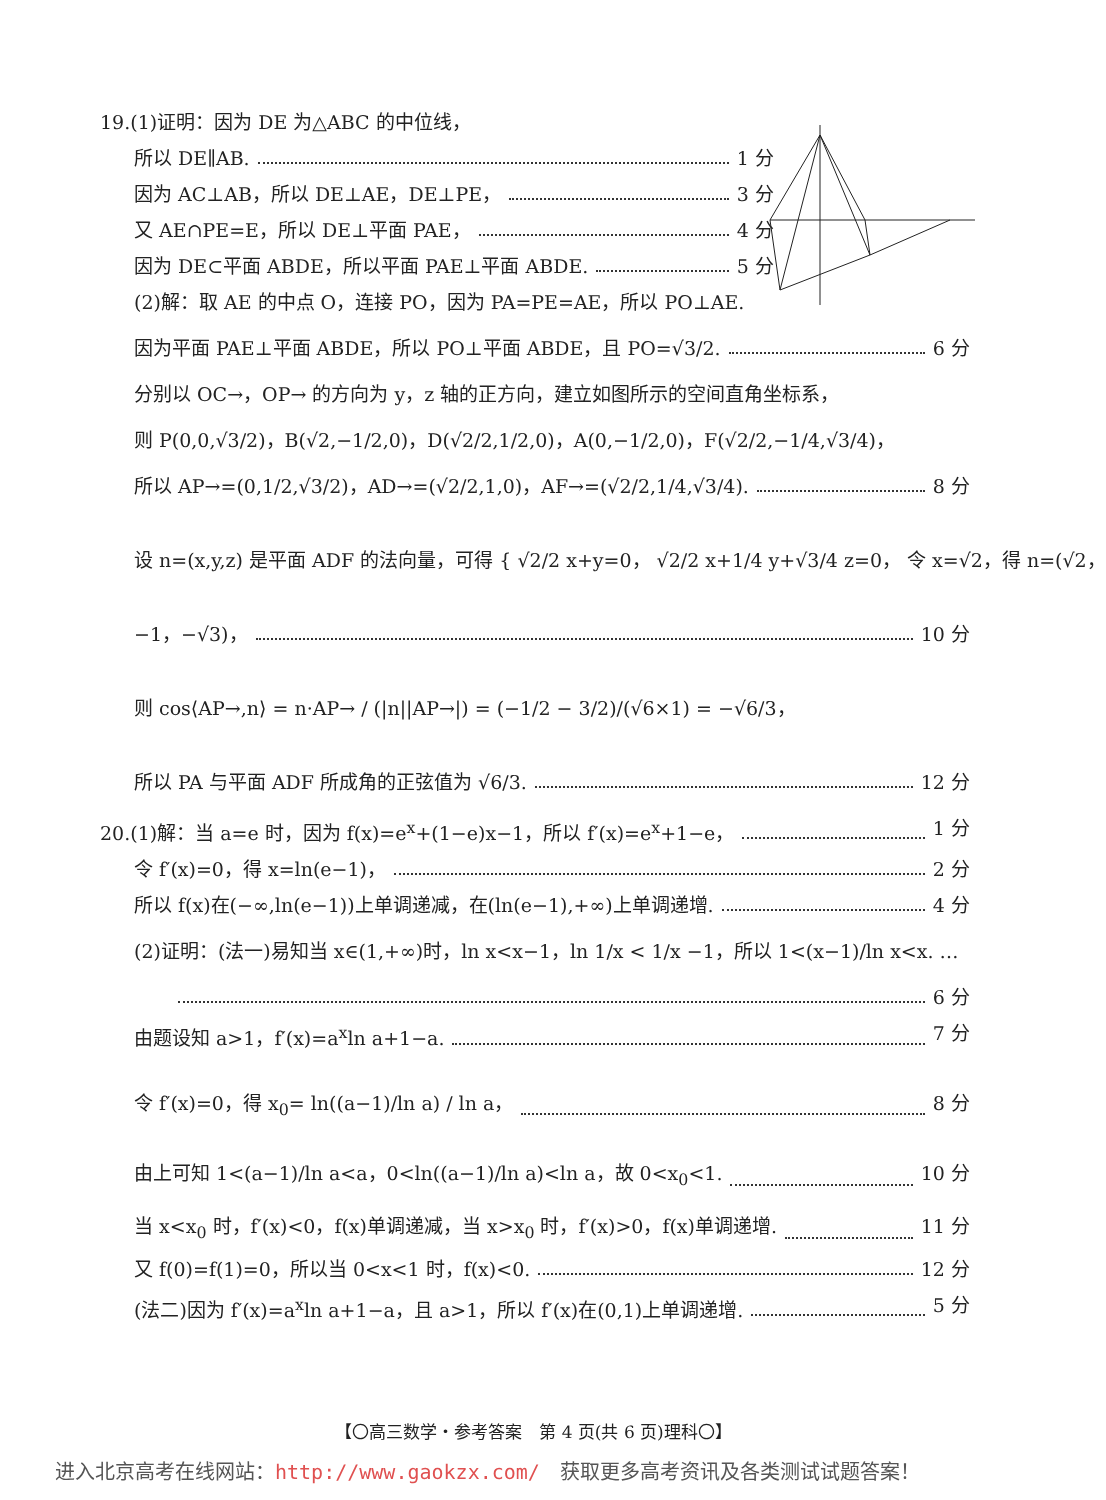19.(1)证明：因为 DE 为△ABC 的中位线，
所以 DE∥AB. 1 分
因为 AC⊥AB，所以 DE⊥AE，DE⊥PE， 3 分
又 AE∩PE=E，所以 DE⊥平面 PAE， 4 分
因为 DE⊂平面 ABDE，所以平面 PAE⊥平面 ABDE. 5 分
(2)解：取 AE 的中点 O，连接 PO，因为 PA=PE=AE，所以 PO⊥AE.
因为平面 PAE⊥平面 ABDE，所以 PO⊥平面 ABDE，且 PO=√3/2. 6 分
分别以 OC→，OP→ 的方向为 y，z 轴的正方向，建立如图所示的空间直角坐标系，
则 P(0,0,√3/2)，B(√2,−1/2,0)，D(√2/2,1/2,0)，A(0,−1/2,0)，F(√2/2,−1/4,√3/4)，
所以 AP→=(0,1/2,√3/2)，AD→=(√2/2,1,0)，AF→=(√2/2,1/4,√3/4). 8 分
设 n=(x,y,z) 是平面 ADF 的法向量，可得 { √2/2 x+y=0， √2/2 x+1/4 y+√3/4 z=0， 令 x=√2，得 n=(√2，
−1，−√3)， 10 分
则 cos⟨AP→,n⟩ = n·AP→ / (|n||AP→|) = (−1/2 − 3/2)/(√6×1) = −√6/3，
所以 PA 与平面 ADF 所成角的正弦值为 √6/3. 12 分
20.(1)解：当 a=e 时，因为 f(x)=e<sup>x</sup>+(1−e)x−1，所以 f′(x)=e<sup>x</sup>+1−e， 1 分
令 f′(x)=0，得 x=ln(e−1)， 2 分
所以 f(x)在(−∞,ln(e−1))上单调递减，在(ln(e−1),+∞)上单调递增. 4 分
(2)证明：(法一)易知当 x∈(1,+∞)时，ln x<x−1，ln 1/x < 1/x −1，所以 1<(x−1)/ln x<x. …
6 分
由题设知 a>1，f′(x)=a<sup>x</sup>ln a+1−a. 7 分
令 f′(x)=0，得 x<sub>0</sub>= ln((a−1)/ln a) / ln a， 8 分
由上可知 1<(a−1)/ln a<a，0<ln((a−1)/ln a)<ln a，故 0<x<sub>0</sub><1. 10 分
当 x<x<sub>0</sub> 时，f′(x)<0，f(x)单调递减，当 x>x<sub>0</sub> 时，f′(x)>0，f(x)单调递增. 11 分
又 f(0)=f(1)=0，所以当 0<x<1 时，f(x)<0. 12 分
(法二)因为 f′(x)=a<sup>x</sup>ln a+1−a，且 a>1，所以 f′(x)在(0,1)上单调递增. 5 分
【〇高三数学・参考答案　第 4 页(共 6 页)理科〇】
进入北京高考在线网站：http://www.gaokzx.com/　获取更多高考资讯及各类测试试题答案！